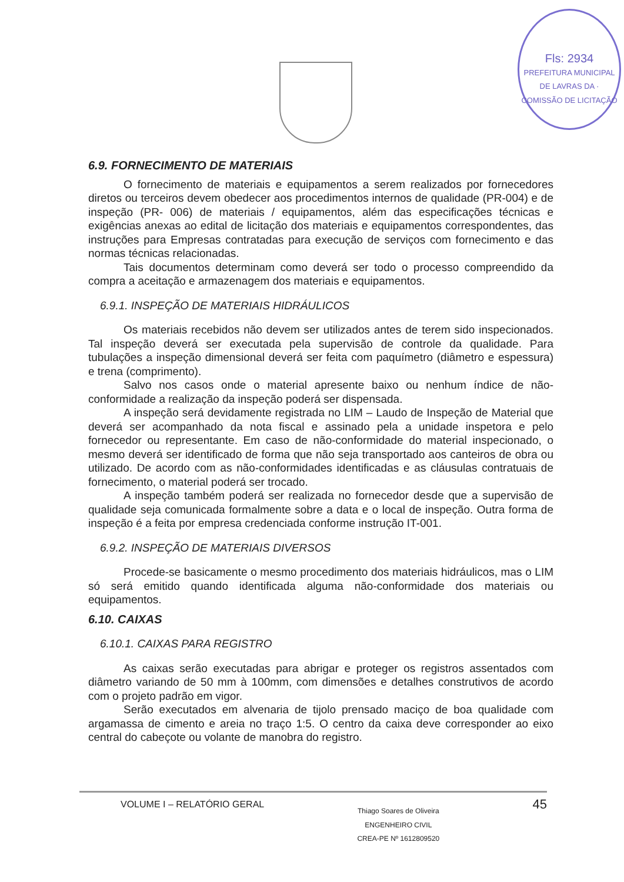Fls: 2934
PREFEITURA MUNICIPAL DE LAVRAS DA · COMISSÃO DE LICITAÇÃO
6.9. FORNECIMENTO DE MATERIAIS
O fornecimento de materiais e equipamentos a serem realizados por fornecedores diretos ou terceiros devem obedecer aos procedimentos internos de qualidade (PR-004) e de inspeção (PR- 006) de materiais / equipamentos, além das especificações técnicas e exigências anexas ao edital de licitação dos materiais e equipamentos correspondentes, das instruções para Empresas contratadas para execução de serviços com fornecimento e das normas técnicas relacionadas.
Tais documentos determinam como deverá ser todo o processo compreendido da compra a aceitação e armazenagem dos materiais e equipamentos.
6.9.1. INSPEÇÃO DE MATERIAIS HIDRÁULICOS
Os materiais recebidos não devem ser utilizados antes de terem sido inspecionados. Tal inspeção deverá ser executada pela supervisão de controle da qualidade. Para tubulações a inspeção dimensional deverá ser feita com paquímetro (diâmetro e espessura) e trena (comprimento).
Salvo nos casos onde o material apresente baixo ou nenhum índice de não-conformidade a realização da inspeção poderá ser dispensada.
A inspeção será devidamente registrada no LIM – Laudo de Inspeção de Material que deverá ser acompanhado da nota fiscal e assinado pela a unidade inspetora e pelo fornecedor ou representante. Em caso de não-conformidade do material inspecionado, o mesmo deverá ser identificado de forma que não seja transportado aos canteiros de obra ou utilizado. De acordo com as não-conformidades identificadas e as cláusulas contratuais de fornecimento, o material poderá ser trocado.
A inspeção também poderá ser realizada no fornecedor desde que a supervisão de qualidade seja comunicada formalmente sobre a data e o local de inspeção. Outra forma de inspeção é a feita por empresa credenciada conforme instrução IT-001.
6.9.2. INSPEÇÃO DE MATERIAIS DIVERSOS
Procede-se basicamente o mesmo procedimento dos materiais hidráulicos, mas o LIM só será emitido quando identificada alguma não-conformidade dos materiais ou equipamentos.
6.10. CAIXAS
6.10.1. CAIXAS PARA REGISTRO
As caixas serão executadas para abrigar e proteger os registros assentados com diâmetro variando de 50 mm à 100mm, com dimensões e detalhes construtivos de acordo com o projeto padrão em vigor.
Serão executados em alvenaria de tijolo prensado maciço de boa qualidade com argamassa de cimento e areia no traço 1:5. O centro da caixa deve corresponder ao eixo central do cabeçote ou volante de manobra do registro.
VOLUME I – RELATÓRIO GERAL
Thiago Soares de Oliveira
ENGENHEIRO CIVIL
CREA-PE Nº 1612809520
45